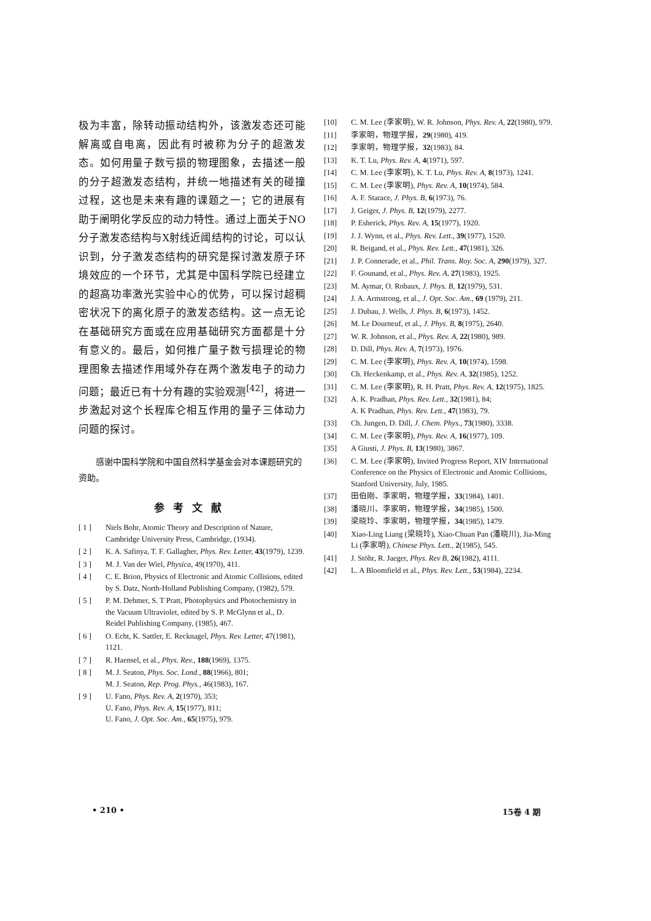极为丰富，除转动振动结构外，该激发态还可能解离或自电离，因此有时被称为分子的超激发态。如何用量子数亏损的物理图象，去描述一般的分子超激发态结构，并统一地描述有关的碰撞过程，这也是未来有趣的课题之一；它的进展有助于阐明化学反应的动力特性。通过上面关于NO分子激发态结构与X射线近阈结构的讨论，可以认识到，分子激发态结构的研究是探讨激发原子环境效应的一个环节，尤其是中国科学院已经建立的超高功率激光实验中心的优势，可以探讨超稠密状况下的离化原子的激发态结构。这一点无论在基础研究方面或在应用基础研究方面都是十分有意义的。最后，如何推广量子数亏损理论的物理图象去描述作用域外存在两个激发电子的动力问题；最近已有十分有趣的实验观测<sup>[42]</sup>，将进一步激起对这个长程库仑相互作用的量子三体动力问题的探讨。
感谢中国科学院和中国自然科学基金会对本课题研究的资助。
参考文献
[ 1 ] Niels Bohr, Atomic Theory and Description of Nature, Cambridge University Press, Cambridge, (1934).
[ 2 ] K. A. Safinya, T. F. Gallagher, Phys. Rev. Letter, 43(1979), 1239.
[ 3 ] M. J. Van der Wiel, Physica, 49(1970), 411.
[ 4 ] C. E. Brion, Physics of Electronic and Atomic Collisions, edited by S. Datz, North-Holland Publishing Company, (1982), 579.
[ 5 ] P. M. Dehmer, S. T Pratt, Photophysics and Photochemistry in the Vacuum Ultraviolet, edited by S. P. McGlynn et al., D. Reidel Publishing Company, (1985), 467.
[ 6 ] O. Echt, K. Sattler, E. Recknagel, Phys. Rev. Letter, 47(1981), 1121.
[ 7 ] R. Haensel, et al., Phys. Rev., 188(1969), 1375.
[ 8 ] M. J. Seaton, Phys. Soc. Lond., 88(1966), 801;
M. J. Seaton, Rep. Prog. Phys., 46(1983), 167.
[ 9 ] U. Fano, Phys. Rev. A, 2(1970), 353;
U. Fano, Phys. Rev. A, 15(1977), 811;
U. Fano, J. Opt. Soc. Am., 65(1975), 979.
[10] C. M. Lee (李家明), W. R. Johnson, Phys. Rev. A, 22(1980), 979.
[11] 李家明，物理学报，29(1980), 419.
[12] 李家明，物理学报，32(1983), 84.
[13] K. T. Lu, Phys. Rev. A, 4(1971), 597.
[14] C. M. Lee (李家明), K. T. Lu, Phys. Rev. A, 8(1973), 1241.
[15] C. M. Lee (李家明), Phys. Rev. A, 10(1974), 584.
[16] A. F. Starace, J. Phys. B, 6(1973), 76.
[17] J. Geiger, J. Phys. B, 12(1979), 2277.
[18] P. Esherick, Phys. Rev. A, 15(1977), 1920.
[19] J. J. Wynn, et al., Phys. Rev. Lett., 39(1977), 1520.
[20] R. Beigand, et al., Phys. Rev. Lett., 47(1981), 326.
[21] J. P. Connerade, et al., Phil. Trans. Roy. Soc. A, 290(1979), 327.
[22] F. Gounand, et al., Phys. Rev. A, 27(1983), 1925.
[23] M. Aymar, O. Robaux, J. Phys. B, 12(1979), 531.
[24] J. A. Armstrong, et al., J. Opt. Soc. Am., 69 (1979), 211.
[25] J. Dubau, J. Wells, J. Phys. B, 6(1973), 1452.
[26] M. Le Dourneuf, et al., J. Phys. B, 8(1975), 2640.
[27] W. R. Johnson, et al., Phys. Rev. A, 22(1980), 989.
[28] D. Dill, Phys. Rev. A, 7(1973), 1976.
[29] C. M. Lee (李家明), Phys. Rev. A, 10(1974), 1598.
[30] Ch. Heckenkamp, et al., Phys. Rev. A, 32(1985), 1252.
[31] C. M. Lee (李家明), R. H. Pratt, Phys. Rev. A, 12(1975), 1825.
[32] A. K. Pradhan, Phys. Rev. Lett., 32(1981), 84;
A. K Pradhan, Phys. Rev. Lett., 47(1983), 79.
[33] Ch. Jungen, D. Dill, J. Chem. Phys., 73(1980), 3338.
[34] C. M. Lee (李家明), Phys. Rev. A, 16(1977), 109.
[35] A Giusti, J. Phys. B, 13(1980), 3867.
[36] C. M. Lee (李家明), Invited Progress Report, XIV International Conference on the Physics of Electronic and Atomic Collisions, Stanford University, July, 1985.
[37] 田伯刚、李家明，物理学报，33(1984), 1401.
[38] 潘晓川、李家明，物理学报，34(1985), 1500.
[39] 梁晓玲、李家明，物理学报，34(1985), 1479.
[40] Xiao-Ling Liang (梁晓玲), Xiao-Chuan Pan (潘晓川), Jia-Ming Li (李家明), Chinese Phys. Lett., 2(1985), 545.
[41] J. Stöhr, R. Jaeger, Phys. Rev B, 26(1982), 4111.
[42] L. A Bloomfield et al., Phys. Rev. Lett., 53(1984), 2234.
• 210 • 15卷 4 期